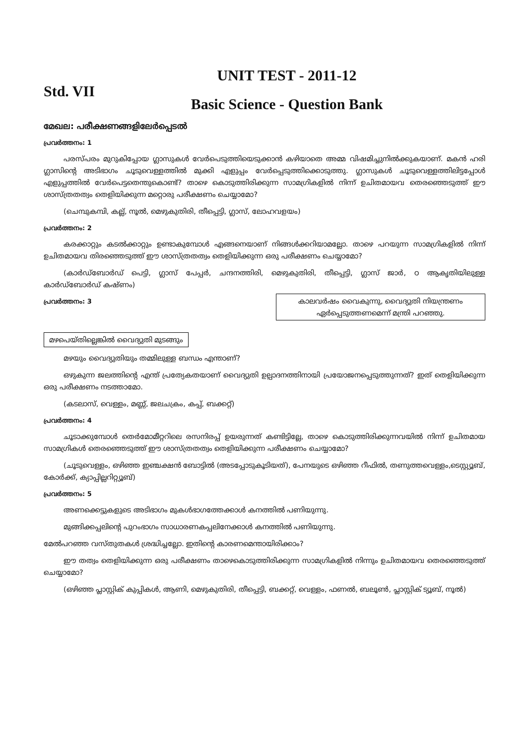UNIT TEST - 2011-12
Std. VII
Basic Science - Question Bank
മേഖല: പരീക്ഷണങ്ങളിലേർപ്പെടൽ
പ്രവർത്തനം: 1
പരസ്പരം മുറുകിപ്പോയ ഗ്ലാസുകൾ വേർപെടുത്തിയെടുക്കാൻ കഴിയാതെ അമ്മ വിഷമിച്ചുനിൽക്കുകയാണ്. മകൻ ഹരി ഗ്ലാസിന്റെ അടിഭാഗം ചൂടുവെള്ളത്തിൽ മുക്കി എളുപ്പം വേർപ്പെടുത്തിക്കൊടുത്തു. ഗ്ലാസുകൾ ചൂടുവെള്ളത്തിലിട്ടപ്പോൾ എളുപ്പത്തിൽ വേർപെട്ടതെന്തുകൊണ്ട്? താഴെ കൊടുത്തിരിക്കുന്ന സാമഗ്രികളിൽ നിന്ന് ഉചിതമായവ തെരഞ്ഞെടുത്ത് ഈ ശാസ്ത്രതത്വം തെളിയിക്കുന്ന മറ്റൊരു പരീക്ഷണം ചെയ്യാമോ?
(ചെമ്പുകമ്പി, കല്ല്, നൂൽ, മെഴുകുതിരി, തീപ്പെട്ടി, ഗ്ലാസ്, ലോഹവളയം)
പ്രവർത്തനം: 2
കരക്കാറ്റും കടൽക്കാറ്റും ഉണ്ടാകുമ്പോൾ എങ്ങനെയാണ് നിങ്ങൾക്കറിയാമല്ലോ. താഴെ പറയുന്ന സാമഗ്രികളിൽ നിന്ന് ഉചിതമായവ തിരഞ്ഞെടുത്ത് ഈ ശാസ്ത്രതത്വം തെളിയിക്കുന്ന ഒരു പരീക്ഷണം ചെയ്യാമോ?
(കാർഡ്ബോർഡ് പെട്ടി, ഗ്ലാസ് പേപ്പർ, ചന്ദനത്തിരി, മെഴുകുതിരി, തീപ്പെട്ടി, ഗ്ലാസ് ജാർ, ഠ ആകൃതിയിലുള്ള കാർഡ്ബോർഡ് കഷ്ണം)
കാലവർഷം വൈകുന്നു, വൈദ്യുതി നിയന്ത്രണം ഏർപ്പെടുത്തണമെന്ന് മന്ത്രി പറഞ്ഞു.
പ്രവർത്തനം: 3
മഴപെയ്തില്ലെങ്കിൽ വൈദ്യുതി മുടങ്ങും
മഴയും വൈദ്യുതിയും തമ്മിലുള്ള ബന്ധം എന്താണ്?
ഒഴുകുന്ന ജലത്തിന്റെ എന്ത് പ്രത്യേകതയാണ് വൈദ്യുതി ഉല്പാദനത്തിനായി പ്രയോജനപ്പെടുത്തുന്നത്? ഇത് തെളിയിക്കുന്ന ഒരു പരീക്ഷണം നടത്താമോ.
(കടലാസ്, വെള്ളം, മണ്ണ്, ജലചക്രം, കപ്പ്, ബക്കറ്റ്)
പ്രവർത്തനം: 4
ചൂടാക്കുമ്പോൾ തെർമോമീറ്ററിലെ രസനിരപ്പ് ഉയരുന്നത് കണ്ടിട്ടില്ലേ, താഴെ കൊടുത്തിരിക്കുന്നവയിൽ നിന്ന് ഉചിതമായ സാമഗ്രികൾ തെരഞ്ഞെടുത്ത് ഈ ശാസ്ത്രതത്വം തെളിയിക്കുന്ന പരീക്ഷണം ചെയ്യാമോ?
(ചൂടുവെള്ളം, ഒഴിഞ്ഞ ഇഞ്ചക്ഷൻ ബോട്ടിൽ (അടപ്പോടുകൂടിയത്), പേനയുടെ ഒഴിഞ്ഞ റീഫിൽ, തണുത്തവെള്ളം,ടെസ്റ്റ്യൂബ്, കോർക്ക്, ക്യാപ്പില്ലറിറ്റ്യൂബ്)
പ്രവർത്തനം: 5
അണക്കെട്ടുകളുടെ അടിഭാഗം മുകൾഭാഗത്തേക്കാൾ കനത്തിൽ പണിയുന്നു.
മുങ്ങിക്കപ്പലിന്റെ പുറംഭാഗം സാധാരണകപ്പലിനേക്കാൾ കനത്തിൽ പണിയുന്നു.
മേൽപറഞ്ഞ വസ്തുതകൾ ശ്രദ്ധിച്ചല്ലോ. ഇതിന്റെ കാരണമെന്തായിരിക്കാം?
ഈ തത്വം തെളിയിക്കുന്ന ഒരു പരീക്ഷണം താഴെകൊടുത്തിരിക്കുന്ന സാമഗ്രികളിൽ നിന്നും ഉചിതമായവ തെരഞ്ഞെടുത്ത് ചെയ്യാമോ?
(ഒഴിഞ്ഞ പ്ലാസ്റ്റിക് കുപ്പികൾ, ആണി, മെഴുകുതിരി, തീപ്പെട്ടി, ബക്കറ്റ്, വെള്ളം, ഫണൽ, ബലൂൺ, പ്ലാസ്റ്റിക് ട്യൂബ്, നൂൽ)